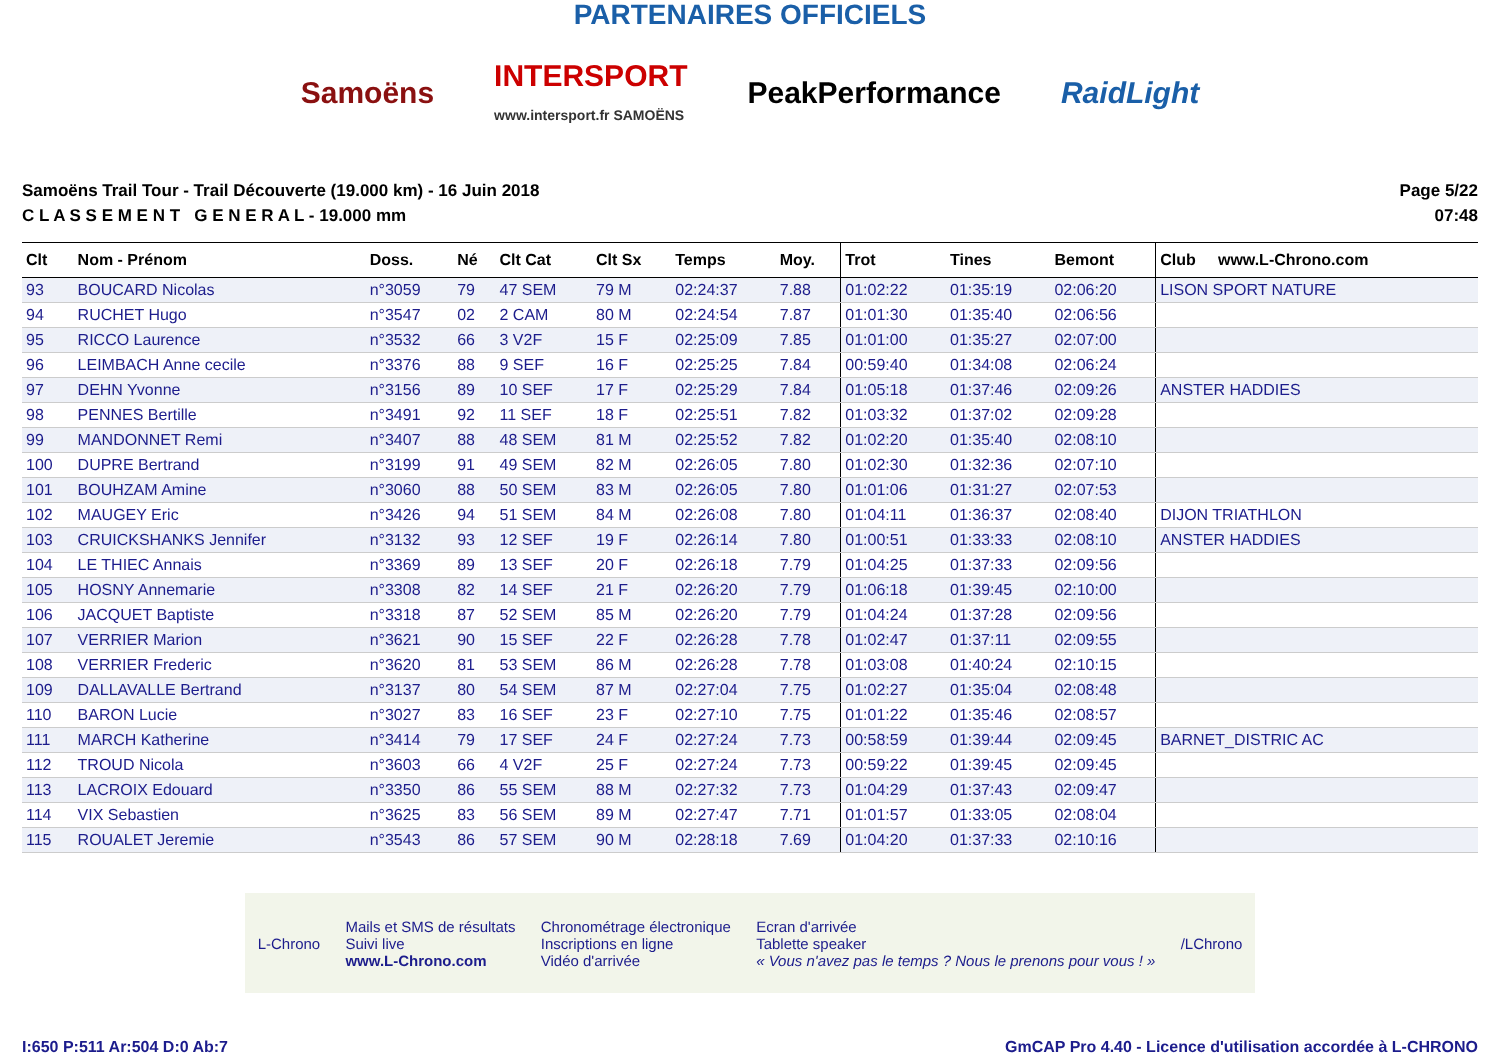PARTENAIRES OFFICIELS
Samoëns
INTERSPORT
www.intersport.fr SAMOËNS
PeakPerformance RaidLight
Samoëns Trail Tour - Trail Découverte (19.000 km) - 16 Juin 2018
C L A S S E M E N T G E N E R A L - 19.000 mm
Page 5/22
07:48
| Clt | Nom - Prénom | Doss. | Né | Clt Cat | Clt Sx | Temps | Moy. | Trot | Tines | Bemont | Club www.L-Chrono.com |
| --- | --- | --- | --- | --- | --- | --- | --- | --- | --- | --- | --- |
| 93 | BOUCARD Nicolas | n°3059 | 79 | 47 SEM | 79 M | 02:24:37 | 7.88 | 01:02:22 | 01:35:19 | 02:06:20 | LISON SPORT NATURE |
| 94 | RUCHET Hugo | n°3547 | 02 | 2 CAM | 80 M | 02:24:54 | 7.87 | 01:01:30 | 01:35:40 | 02:06:56 | |
| 95 | RICCO Laurence | n°3532 | 66 | 3 V2F | 15 F | 02:25:09 | 7.85 | 01:01:00 | 01:35:27 | 02:07:00 | |
| 96 | LEIMBACH Anne cecile | n°3376 | 88 | 9 SEF | 16 F | 02:25:25 | 7.84 | 00:59:40 | 01:34:08 | 02:06:24 | |
| 97 | DEHN Yvonne | n°3156 | 89 | 10 SEF | 17 F | 02:25:29 | 7.84 | 01:05:18 | 01:37:46 | 02:09:26 | ANSTER HADDIES |
| 98 | PENNES Bertille | n°3491 | 92 | 11 SEF | 18 F | 02:25:51 | 7.82 | 01:03:32 | 01:37:02 | 02:09:28 | |
| 99 | MANDONNET Remi | n°3407 | 88 | 48 SEM | 81 M | 02:25:52 | 7.82 | 01:02:20 | 01:35:40 | 02:08:10 | |
| 100 | DUPRE Bertrand | n°3199 | 91 | 49 SEM | 82 M | 02:26:05 | 7.80 | 01:02:30 | 01:32:36 | 02:07:10 | |
| 101 | BOUHZAM Amine | n°3060 | 88 | 50 SEM | 83 M | 02:26:05 | 7.80 | 01:01:06 | 01:31:27 | 02:07:53 | |
| 102 | MAUGEY Eric | n°3426 | 94 | 51 SEM | 84 M | 02:26:08 | 7.80 | 01:04:11 | 01:36:37 | 02:08:40 | DIJON TRIATHLON |
| 103 | CRUICKSHANKS Jennifer | n°3132 | 93 | 12 SEF | 19 F | 02:26:14 | 7.80 | 01:00:51 | 01:33:33 | 02:08:10 | ANSTER HADDIES |
| 104 | LE THIEC Annais | n°3369 | 89 | 13 SEF | 20 F | 02:26:18 | 7.79 | 01:04:25 | 01:37:33 | 02:09:56 | |
| 105 | HOSNY Annemarie | n°3308 | 82 | 14 SEF | 21 F | 02:26:20 | 7.79 | 01:06:18 | 01:39:45 | 02:10:00 | |
| 106 | JACQUET Baptiste | n°3318 | 87 | 52 SEM | 85 M | 02:26:20 | 7.79 | 01:04:24 | 01:37:28 | 02:09:56 | |
| 107 | VERRIER Marion | n°3621 | 90 | 15 SEF | 22 F | 02:26:28 | 7.78 | 01:02:47 | 01:37:11 | 02:09:55 | |
| 108 | VERRIER Frederic | n°3620 | 81 | 53 SEM | 86 M | 02:26:28 | 7.78 | 01:03:08 | 01:40:24 | 02:10:15 | |
| 109 | DALLAVALLE Bertrand | n°3137 | 80 | 54 SEM | 87 M | 02:27:04 | 7.75 | 01:02:27 | 01:35:04 | 02:08:48 | |
| 110 | BARON Lucie | n°3027 | 83 | 16 SEF | 23 F | 02:27:10 | 7.75 | 01:01:22 | 01:35:46 | 02:08:57 | |
| 111 | MARCH Katherine | n°3414 | 79 | 17 SEF | 24 F | 02:27:24 | 7.73 | 00:58:59 | 01:39:44 | 02:09:45 | BARNET_DISTRIC AC |
| 112 | TROUD Nicola | n°3603 | 66 | 4 V2F | 25 F | 02:27:24 | 7.73 | 00:59:22 | 01:39:45 | 02:09:45 | |
| 113 | LACROIX Edouard | n°3350 | 86 | 55 SEM | 88 M | 02:27:32 | 7.73 | 01:04:29 | 01:37:43 | 02:09:47 | |
| 114 | VIX Sebastien | n°3625 | 83 | 56 SEM | 89 M | 02:27:47 | 7.71 | 01:01:57 | 01:33:05 | 02:08:04 | |
| 115 | ROUALET Jeremie | n°3543 | 86 | 57 SEM | 90 M | 02:28:18 | 7.69 | 01:04:20 | 01:37:33 | 02:10:16 | |
L-Chrono
Mails et SMS de résultats
Suivi live
www.L-Chrono.com
Chronométrage électronique
Inscriptions en ligne
Vidéo d'arrivée
Ecran d'arrivée
Tablette speaker
« Vous n'avez pas le temps ? Nous le prenons pour vous ! »
/LChrono
I:650 P:511 Ar:504 D:0 Ab:7 GmCAP Pro 4.40 - Licence d'utilisation accordée à L-CHRONO